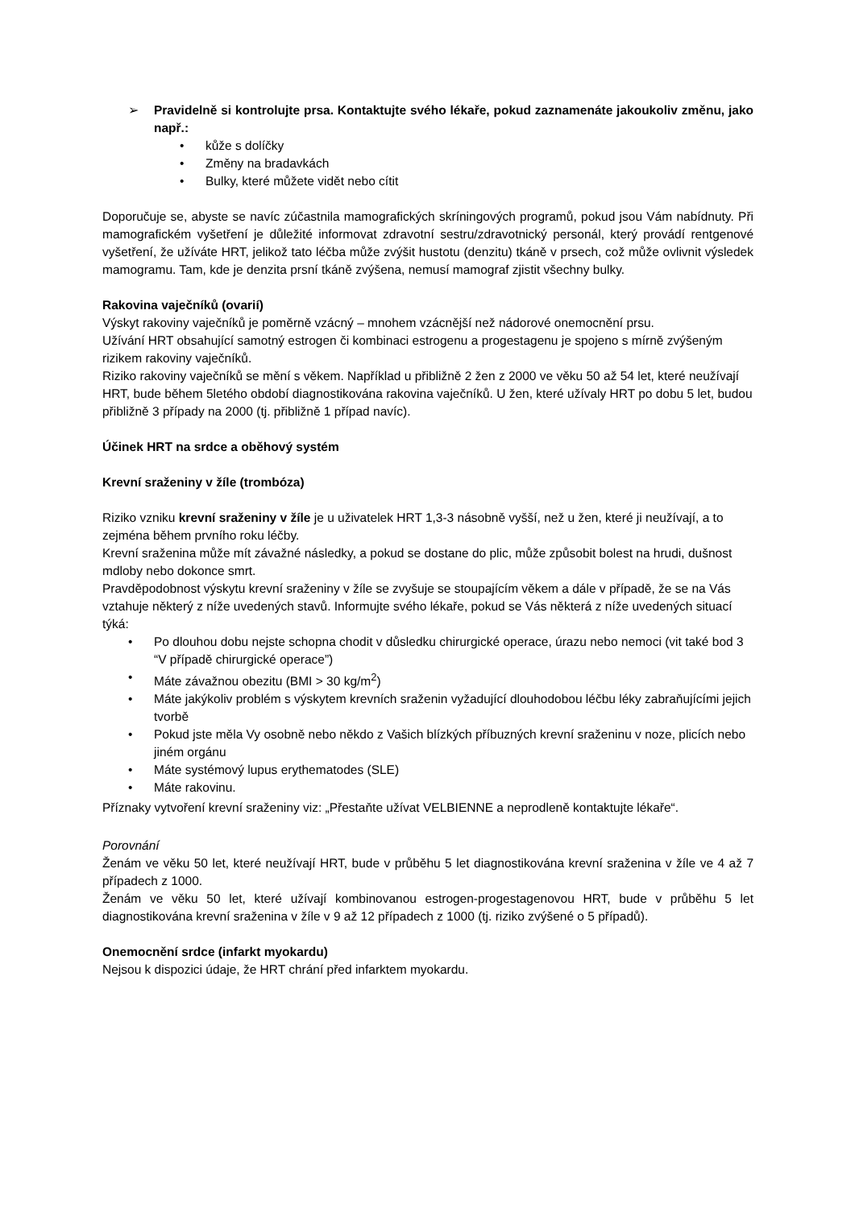➢ Pravidelně si kontrolujte prsa. Kontaktujte svého lékaře, pokud zaznamenáte jakoukoliv změnu, jako např.:
• kůže s dolíčky
• Změny na bradavkách
• Bulky, které můžete vidět nebo cítit
Doporučuje se, abyste se navíc zúčastnila mamografických skríningových programů, pokud jsou Vám nabídnuty. Při mamografickém vyšetření je důležité informovat zdravotní sestru/zdravotnický personál, který provádí rentgenové vyšetření, že užíváte HRT, jelikož tato léčba může zvýšit hustotu (denzitu) tkáně v prsech, což může ovlivnit výsledek mamogramu. Tam, kde je denzita prsní tkáně zvýšena, nemusí mamograf zjistit všechny bulky.
Rakovina vaječníků (ovarií)
Výskyt rakoviny vaječníků je poměrně vzácný – mnohem vzácnější než nádorové onemocnění prsu.
Užívání HRT obsahující samotný estrogen či kombinaci estrogenu a progestagenu je spojeno s mírně zvýšeným rizikem rakoviny vaječníků.
Riziko rakoviny vaječníků se mění s věkem. Například u přibližně 2 žen z 2000 ve věku 50 až 54 let, které neužívají HRT, bude během 5letého období diagnostikována rakovina vaječníků. U žen, které užívaly HRT po dobu 5 let, budou přibližně 3 případy na 2000 (tj. přibližně 1 případ navíc).
Účinek HRT na srdce a oběhový systém
Krevní sraženiny v žíle (trombóza)
Riziko vzniku krevní sraženiny v žíle je u uživatelek HRT 1,3-3 násobně vyšší, než u žen, které ji neužívají, a to zejména během prvního roku léčby.
Krevní sraženina může mít závažné následky, a pokud se dostane do plic, může způsobit bolest na hrudi, dušnost mdloby nebo dokonce smrt.
Pravděpodobnost výskytu krevní sraženiny v žíle se zvyšuje se stoupajícím věkem a dále v případě, že se na Vás vztahuje některý z níže uvedených stavů. Informujte svého lékaře, pokud se Vás některá z níže uvedených situací týká:
• Po dlouhou dobu nejste schopna chodit v důsledku chirurgické operace, úrazu nebo nemoci (vit také bod 3 “V případě chirurgické operace”)
• Máte závažnou obezitu (BMI > 30 kg/m<sup>2</sup>)
• Máte jakýkoliv problém s výskytem krevních sraženin vyžadující dlouhodobou léčbu léky zabraňujícími jejich tvorbě
• Pokud jste měla Vy osobně nebo někdo z Vašich blízkých příbuzných krevní sraženinu v noze, plicích nebo jiném orgánu
• Máte systémový lupus erythematodes (SLE)
• Máte rakovinu.
Příznaky vytvoření krevní sraženiny viz: „Přestaňte užívat VELBIENNE a neprodleně kontaktujte lékaře“.
Porovnání
Ženám ve věku 50 let, které neužívají HRT, bude v průběhu 5 let diagnostikována krevní sraženina v žíle ve 4 až 7 případech z 1000.
Ženám ve věku 50 let, které užívají kombinovanou estrogen-progestagenovou HRT, bude v průběhu 5 let diagnostikována krevní sraženina v žíle v 9 až 12 případech z 1000 (tj. riziko zvýšené o 5 případů).
Onemocnění srdce (infarkt myokardu)
Nejsou k dispozici údaje, že HRT chrání před infarktem myokardu.